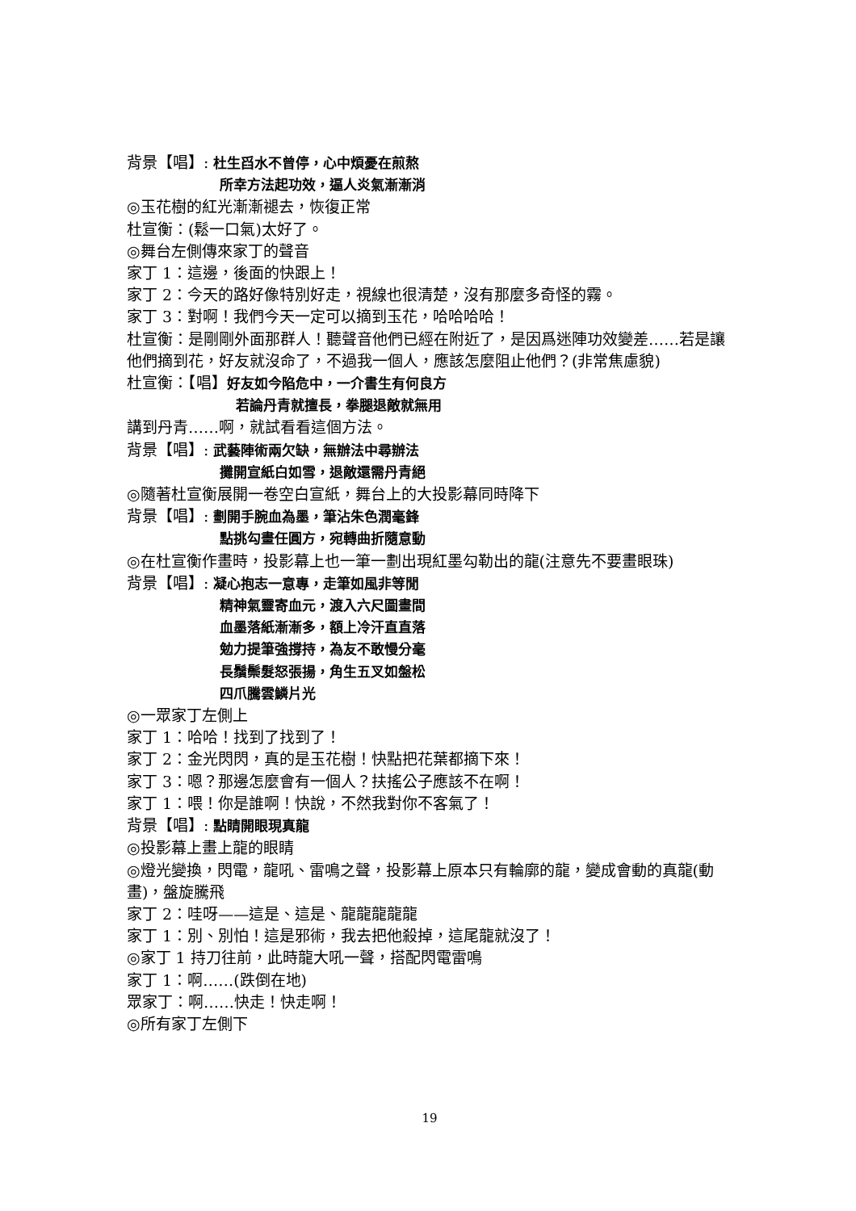背景【唱】: 杜生舀水不曾停，心中煩憂在煎熬
所幸方法起功效，逼人炎氣漸漸消
◎玉花樹的紅光漸漸褪去，恢復正常
杜宣衡：(鬆一口氣)太好了。
◎舞台左側傳來家丁的聲音
家丁 1：這邊，後面的快跟上！
家丁 2：今天的路好像特別好走，視線也很清楚，沒有那麼多奇怪的霧。
家丁 3：對啊！我們今天一定可以摘到玉花，哈哈哈哈！
杜宣衡：是剛剛外面那群人！聽聲音他們已經在附近了，是因爲迷陣功效變差……若是讓他們摘到花，好友就沒命了，不過我一個人，應該怎麼阻止他們？(非常焦慮貌)
杜宣衡：【唱】好友如今陷危中，一介書生有何良方
若論丹青就擅長，拳腿退敵就無用
講到丹青……啊，就試看看這個方法。
背景【唱】: 武藝陣術兩欠缺，無辦法中尋辦法
攤開宣紙白如雪，退敵還需丹青絕
◎隨著杜宣衡展開一卷空白宣紙，舞台上的大投影幕同時降下
背景【唱】: 劃開手腕血為墨，筆沾朱色潤毫鋒
點挑勾畫任圓方，宛轉曲折隨意動
◎在杜宣衡作畫時，投影幕上也一筆一劃出現紅墨勾勒出的龍(注意先不要畫眼珠)
背景【唱】: 凝心抱志一意專，走筆如風非等閒
精神氣靈寄血元，渡入六尺圖畫間
血墨落紙漸漸多，額上冷汗直直落
勉力提筆強撐持，為友不敢慢分毫
長鬚鬃髮怒張揚，角生五叉如盤松
四爪騰雲鱗片光
◎一眾家丁左側上
家丁 1：哈哈！找到了找到了！
家丁 2：金光閃閃，真的是玉花樹！快點把花葉都摘下來！
家丁 3：嗯？那邊怎麼會有一個人？扶搖公子應該不在啊！
家丁 1：喂！你是誰啊！快說，不然我對你不客氣了！
背景【唱】: 點睛開眼現真龍
◎投影幕上畫上龍的眼睛
◎燈光變換，閃電，龍吼、雷鳴之聲，投影幕上原本只有輪廓的龍，變成會動的真龍(動畫)，盤旋騰飛
家丁 2：哇呀——這是、這是、龍龍龍龍龍
家丁 1：別、別怕！這是邪術，我去把他殺掉，這尾龍就沒了！
◎家丁 1 持刀往前，此時龍大吼一聲，搭配閃電雷鳴
家丁 1：啊……(跌倒在地)
眾家丁：啊……快走！快走啊！
◎所有家丁左側下
19